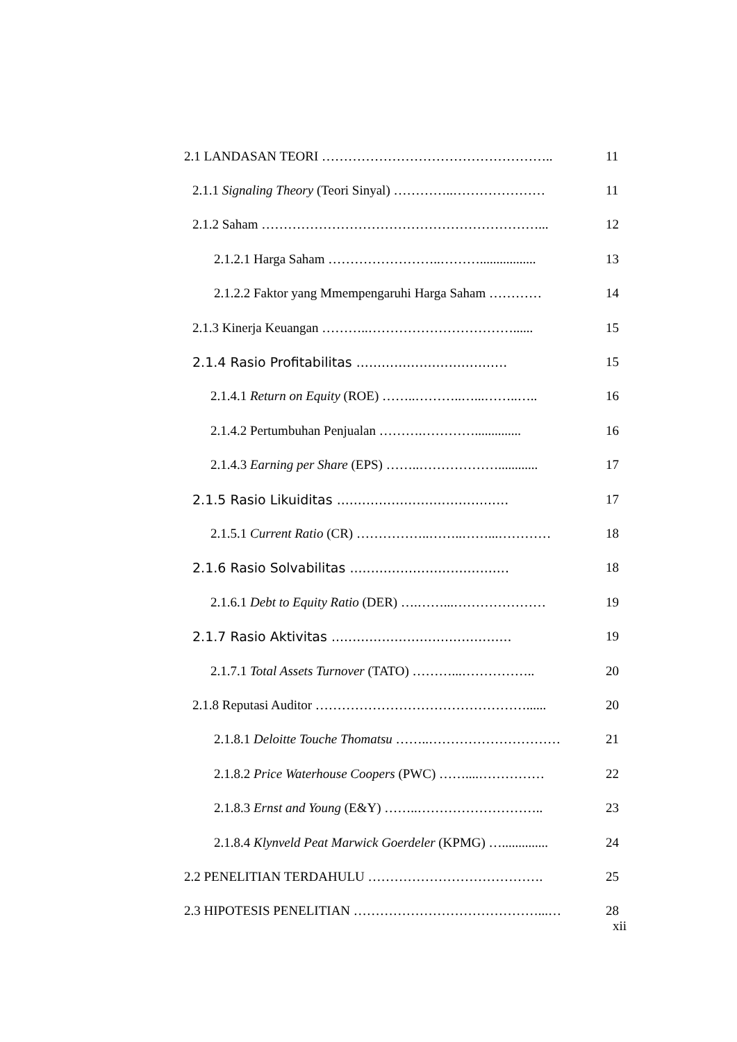2.1 LANDASAN TEORI …………………………………………….. 11
2.1.1 Signaling Theory (Teori Sinyal) …………..………………… 11
2.1.2 Saham ………………………………………………………... 12
2.1.2.1 Harga Saham ……………………..………................. 13
2.1.2.2 Faktor yang Mmempengaruhi Harga Saham ………… 14
2.1.3 Kinerja Keuangan ………..……………………………...... 15
2.1.4 Rasio Profitabilitas .................................... 15
2.1.4.1 Return on Equity (ROE) ……..………..…...……..….. 16
2.1.4.2 Pertumbuhan Penjualan ……….………….............. 16
2.1.4.3 Earning per Share (EPS) ……..………………............ 17
2.1.5 Rasio Likuiditas ......................................... 17
2.1.5.1 Current Ratio (CR) ……………..……..……...………… 18
2.1.6 Rasio Solvabilitas ...................................... 18
2.1.6.1 Debt to Equity Ratio (DER) ….……...………………… 19
2.1.7 Rasio Aktivitas ........................................... 19
2.1.7.1 Total Assets Turnover (TATO) ………...…………….. 20
2.1.8 Reputasi Auditor …………………………………………...... 20
2.1.8.1 Deloitte Touche Thomatsu ……..………………………… 21
2.1.8.2 Price Waterhouse Coopers (PWC) ……....…………… 22
2.1.8.3 Ernst and Young (E&Y) ……..……………………….. 23
2.1.8.4 Klynveld Peat Marwick Goerdeler (KPMG) ….............. 24
2.2 PENELITIAN TERDAHULU …………………………………. 25
2.3 HIPOTESIS PENELITIAN ……………………………………...… 28
xii